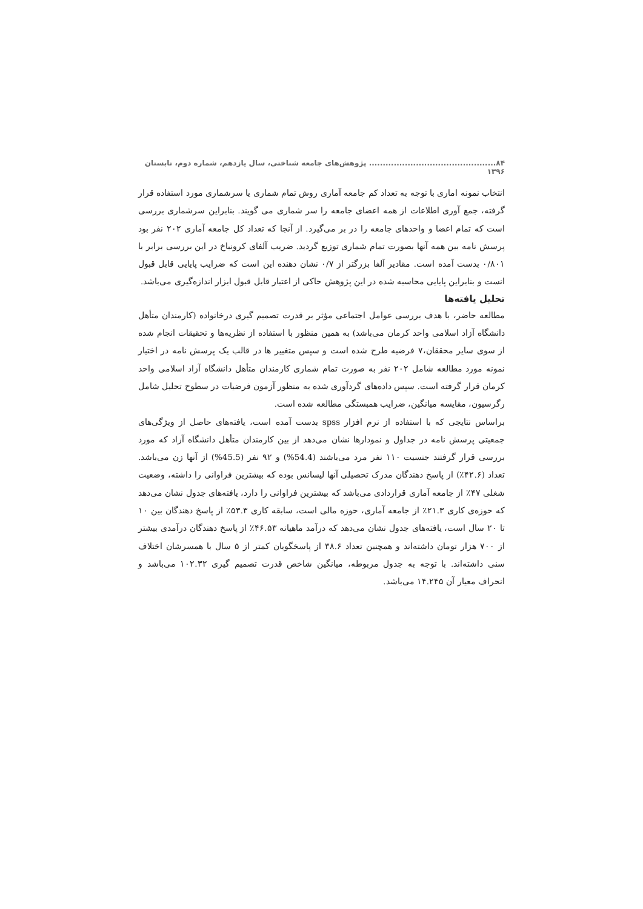۸۴.............................................. پژوهش‌های جامعه شناختی، سال یازدهم، شماره دوم، تابستان ۱۳۹۶
انتخاب نمونه اماری با توجه به تعداد کم جامعه آماری روش تمام شماری یا سرشماری مورد استفاده قرار گرفته، جمع آوری اطلاعات از همه اعضای جامعه را سر شماری می گویند. بنابراین سرشماری بررسی است که تمام اعضا و واحدهای جامعه را در بر می‌گیرد. از آنجا که تعداد کل جامعه آماری ۲۰۲ نفر بود پرسش نامه بین همه آنها بصورت تمام شماری توزیع گردید. ضریب آلفای کرونباخ در این بررسی برابر با ۰/۸۰۱ بدست آمده است. مقادیر آلفا بزرگتر از ۰/۷ نشان دهنده این است که ضرایب پایایی قابل قبول انست و بنابراین پایایی محاسبه شده در این پژوهش حاکی از اعتبار قابل قبول ابزار اندازه‌گیری می‌باشد.
تحلیل یافته‌ها
مطالعه حاضر، با هدف بررسی عوامل اجتماعی مؤثر بر قدرت تصمیم گیری درخانواده (کارمندان متأهل دانشگاه آزاد اسلامی واحد کرمان می‌باشد) به همین منظور با استفاده از نظریه‌ها و تحقیقات انجام شده از سوی سایر محققان،۷ فرضیه طرح شده است و سپس متغییر ها در قالب یک پرسش نامه در اختیار نمونه مورد مطالعه شامل ۲۰۲ نفر به صورت تمام شماری کارمندان متأهل دانشگاه آزاد اسلامی واحد کرمان قرار گرفته است. سپس داده‌های گردآوری شده به منظور آزمون فرضیات در سطوح تحلیل شامل رگرسیون، مقایسه میانگین، ضرایب همبستگی مطالعه شده است.
براساس نتایجی که با استفاده از نرم افزار spss بدست آمده است، یافته‌های حاصل از ویژگی‌های جمعیتی پرسش نامه در جداول و نمودارها نشان می‌دهد از بین کارمندان متأهل دانشگاه آزاد که مورد بررسی قرار گرفتند جنسیت ۱۱۰ نفر مرد می‌باشند (54.4%) و ۹۲ نفر (45.5%) از آنها زن می‌باشد. تعداد (۴۲.۶٪) از پاسخ دهندگان مدرک تحصیلی آنها لیسانس بوده که بیشترین فراوانی را داشته، وضعیت شغلی ۴۷٪ از جامعه آماری قراردادی می‌باشد که بیشترین فراوانی را دارد، یافته‌های جدول نشان می‌دهد که حوزه‌ی کاری ۲۱.۳٪ از جامعه آماری، حوزه مالی است، سابقه کاری ۵۳.۳٪ از پاسخ دهندگان بین ۱۰ تا ۲۰ سال است، یافته‌های جدول نشان می‌دهد که درآمد ماهیانه ۴۶.۵۳٪ از پاسخ دهندگان درآمدی بیشتر از ۷۰۰ هزار تومان داشته‌اند و همچنین تعداد ۳۸.۶ از پاسخگویان کمتر از ۵ سال با همسرشان اختلاف سنی داشته‌اند. با توجه به جدول مربوطه، میانگین شاخص قدرت تصمیم گیری ۱۰۲.۳۲ می‌باشد و انحراف معیار آن ۱۴.۲۴۵ می‌باشد.